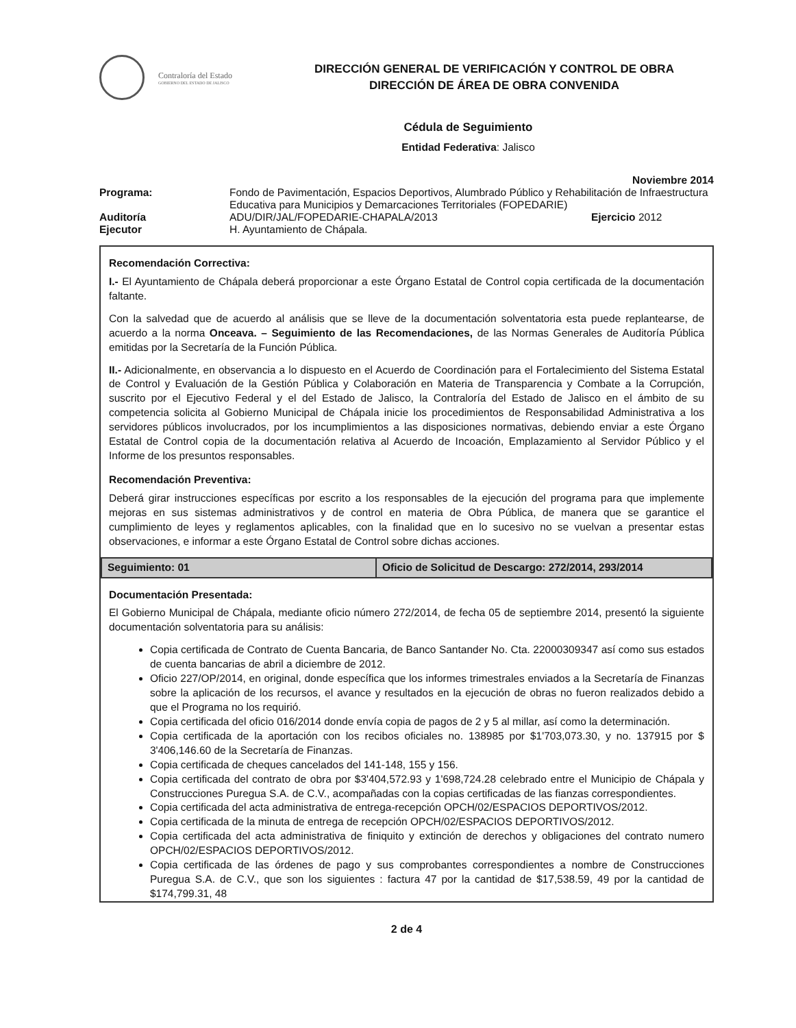Contraloría del Estado
GOBIERNO DEL ESTADO DE JALISCO
DIRECCIÓN GENERAL DE VERIFICACIÓN Y CONTROL DE OBRA
DIRECCIÓN DE ÁREA DE OBRA CONVENIDA
Cédula de Seguimiento
Entidad Federativa: Jalisco
Noviembre 2014
| Programa: | Fondo de Pavimentación, Espacios Deportivos, Alumbrado Público y Rehabilitación de Infraestructura Educativa para Municipios y Demarcaciones Territoriales (FOPEDARIE) | |
| Auditoría | ADU/DIR/JAL/FOPEDARIE-CHAPALA/2013 | Ejercicio 2012 |
| Ejecutor | H. Ayuntamiento de Chápala. | |
Recomendación Correctiva:
I.- El Ayuntamiento de Chápala deberá proporcionar a este Órgano Estatal de Control copia certificada de la documentación faltante.
Con la salvedad que de acuerdo al análisis que se lleve de la documentación solventatoria esta puede replantearse, de acuerdo a la norma Onceava. – Seguimiento de las Recomendaciones, de las Normas Generales de Auditoría Pública emitidas por la Secretaría de la Función Pública.
II.- Adicionalmente, en observancia a lo dispuesto en el Acuerdo de Coordinación para el Fortalecimiento del Sistema Estatal de Control y Evaluación de la Gestión Pública y Colaboración en Materia de Transparencia y Combate a la Corrupción, suscrito por el Ejecutivo Federal y el del Estado de Jalisco, la Contraloría del Estado de Jalisco en el ámbito de su competencia solicita al Gobierno Municipal de Chápala inicie los procedimientos de Responsabilidad Administrativa a los servidores públicos involucrados, por los incumplimientos a las disposiciones normativas, debiendo enviar a este Órgano Estatal de Control copia de la documentación relativa al Acuerdo de Incoación, Emplazamiento al Servidor Público y el Informe de los presuntos responsables.
Recomendación Preventiva:
Deberá girar instrucciones específicas por escrito a los responsables de la ejecución del programa para que implemente mejoras en sus sistemas administrativos y de control en materia de Obra Pública, de manera que se garantice el cumplimiento de leyes y reglamentos aplicables, con la finalidad que en lo sucesivo no se vuelvan a presentar estas observaciones, e informar a este Órgano Estatal de Control sobre dichas acciones.
| Seguimiento: 01 | Oficio de Solicitud de Descargo: 272/2014, 293/2014 |
Documentación Presentada:
El Gobierno Municipal de Chápala, mediante oficio número 272/2014, de fecha 05 de septiembre 2014, presentó la siguiente documentación solventatoria para su análisis:
Copia certificada de Contrato de Cuenta Bancaria, de Banco Santander No. Cta. 22000309347 así como sus estados de cuenta bancarias de abril a diciembre de 2012.
Oficio 227/OP/2014, en original, donde específica que los informes trimestrales enviados a la Secretaría de Finanzas sobre la aplicación de los recursos, el avance y resultados en la ejecución de obras no fueron realizados debido a que el Programa no los requirió.
Copia certificada del oficio 016/2014 donde envía copia de pagos de 2 y 5 al millar, así como la determinación.
Copia certificada de la aportación con los recibos oficiales no. 138985 por $1'703,073.30, y no. 137915 por $ 3'406,146.60 de la Secretaría de Finanzas.
Copia certificada de cheques cancelados del 141-148, 155 y 156.
Copia certificada del contrato de obra por $3'404,572.93 y 1'698,724.28 celebrado entre el Municipio de Chápala y Construcciones Puregua S.A. de C.V., acompañadas con la copias certificadas de las fianzas correspondientes.
Copia certificada del acta administrativa de entrega-recepción OPCH/02/ESPACIOS DEPORTIVOS/2012.
Copia certificada de la minuta de entrega de recepción OPCH/02/ESPACIOS DEPORTIVOS/2012.
Copia certificada del acta administrativa de finiquito y extinción de derechos y obligaciones del contrato numero OPCH/02/ESPACIOS DEPORTIVOS/2012.
Copia certificada de las órdenes de pago y sus comprobantes correspondientes a nombre de Construcciones Puregua S.A. de C.V., que son los siguientes : factura 47 por la cantidad de $17,538.59, 49 por la cantidad de $174,799.31, 48
2 de 4